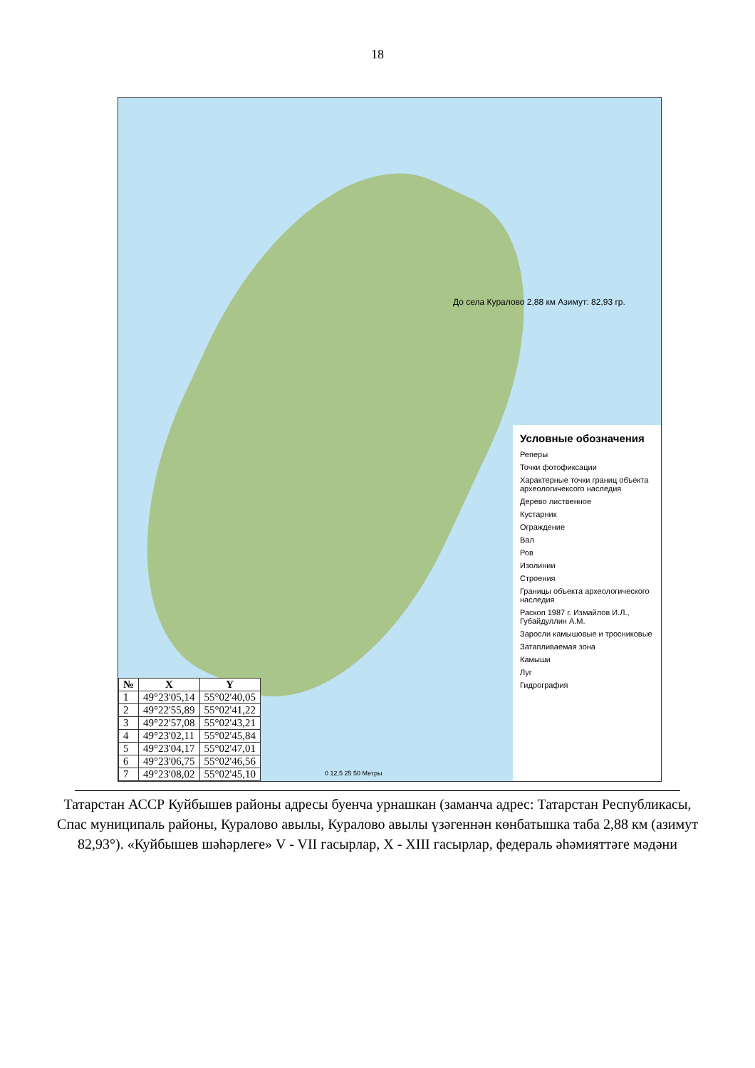18
До села Куралово 2,88 км Азимут: 82,93 гр.
Условные обозначения
Реперы
Точки фотофиксации
Характерные точки границ объекта археологичексого наследия
Дерево лиственное
Кустарник
Ограждение
Вал
Ров
Изолинии
Строения
Границы объекта археологического наследия
Раскоп 1987 г. Измайлов И.Л., Губайдуллин А.М.
Заросли камышовые и тросниковые
Затапливаемая зона
Камыши
Луг
Гидрография
| № | X | Y |
| --- | --- | --- |
| 1 | 49°23'05,14 | 55°02'40,05 |
| 2 | 49°22'55,89 | 55°02'41,22 |
| 3 | 49°22'57,08 | 55°02'43,21 |
| 4 | 49°23'02,11 | 55°02'45,84 |
| 5 | 49°23'04,17 | 55°02'47,01 |
| 6 | 49°23'06,75 | 55°02'46,56 |
| 7 | 49°23'08,02 | 55°02'45,10 |
0 12,5 25 50 Метры
Татарстан АССР Куйбышев районы адресы буенча урнашкан (заманча адрес: Татарстан Республикасы, Спас муниципаль районы, Куралово авылы, Куралово авылы үзәгеннән көнбатышка таба 2,88 км (азимут 82,93°). «Куйбышев шәһәрлеге» V - VII гасырлар, X - XIII гасырлар, федераль әһәмияттәге мәдәни